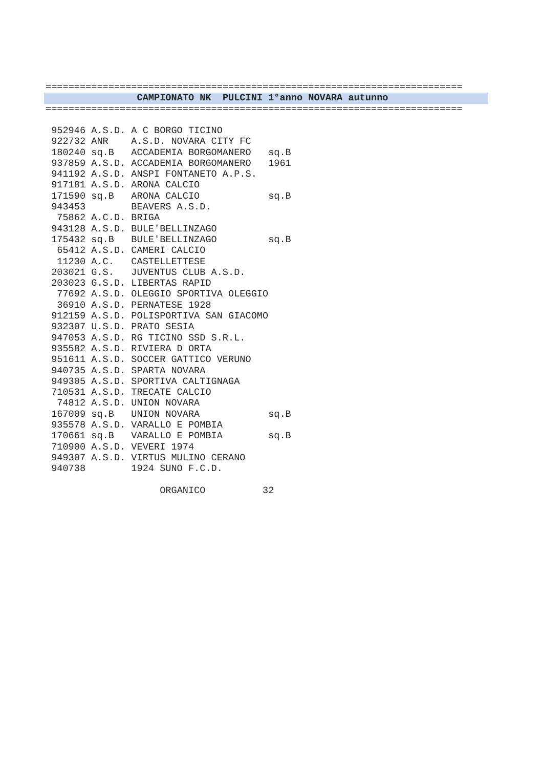=========================================================================
CAMPIONATO NK PULCINI 1°anno NOVARA autunno
=========================================================================
| 952946 | A.S.D. | A C BORGO TICINO | |
| 922732 | ANR | A.S.D. NOVARA CITY FC | |
| 180240 | sq.B | ACCADEMIA BORGOMANERO | sq.B |
| 937859 | A.S.D. | ACCADEMIA BORGOMANERO | 1961 |
| 941192 | A.S.D. | ANSPI FONTANETO A.P.S. | |
| 917181 | A.S.D. | ARONA CALCIO | |
| 171590 | sq.B | ARONA CALCIO | sq.B |
| 943453 | | BEAVERS A.S.D. | |
| 75862 | A.C.D. | BRIGA | |
| 943128 | A.S.D. | BULE'BELLINZAGO | |
| 175432 | sq.B | BULE'BELLINZAGO | sq.B |
| 65412 | A.S.D. | CAMERI CALCIO | |
| 11230 | A.C. | CASTELLETTESE | |
| 203021 | G.S. | JUVENTUS CLUB A.S.D. | |
| 203023 | G.S.D. | LIBERTAS RAPID | |
| 77692 | A.S.D. | OLEGGIO SPORTIVA OLEGGIO | |
| 36910 | A.S.D. | PERNATESE 1928 | |
| 912159 | A.S.D. | POLISPORTIVA SAN GIACOMO | |
| 932307 | U.S.D. | PRATO SESIA | |
| 947053 | A.S.D. | RG TICINO SSD S.R.L. | |
| 935582 | A.S.D. | RIVIERA D ORTA | |
| 951611 | A.S.D. | SOCCER GATTICO VERUNO | |
| 940735 | A.S.D. | SPARTA NOVARA | |
| 949305 | A.S.D. | SPORTIVA CALTIGNAGA | |
| 710531 | A.S.D. | TRECATE CALCIO | |
| 74812 | A.S.D. | UNION NOVARA | |
| 167009 | sq.B | UNION NOVARA | sq.B |
| 935578 | A.S.D. | VARALLO E POMBIA | |
| 170661 | sq.B | VARALLO E POMBIA | sq.B |
| 710900 | A.S.D. | VEVERI 1974 | |
| 949307 | A.S.D. | VIRTUS MULINO CERANO | |
| 940738 | | 1924 SUNO F.C.D. | |
ORGANICO 32